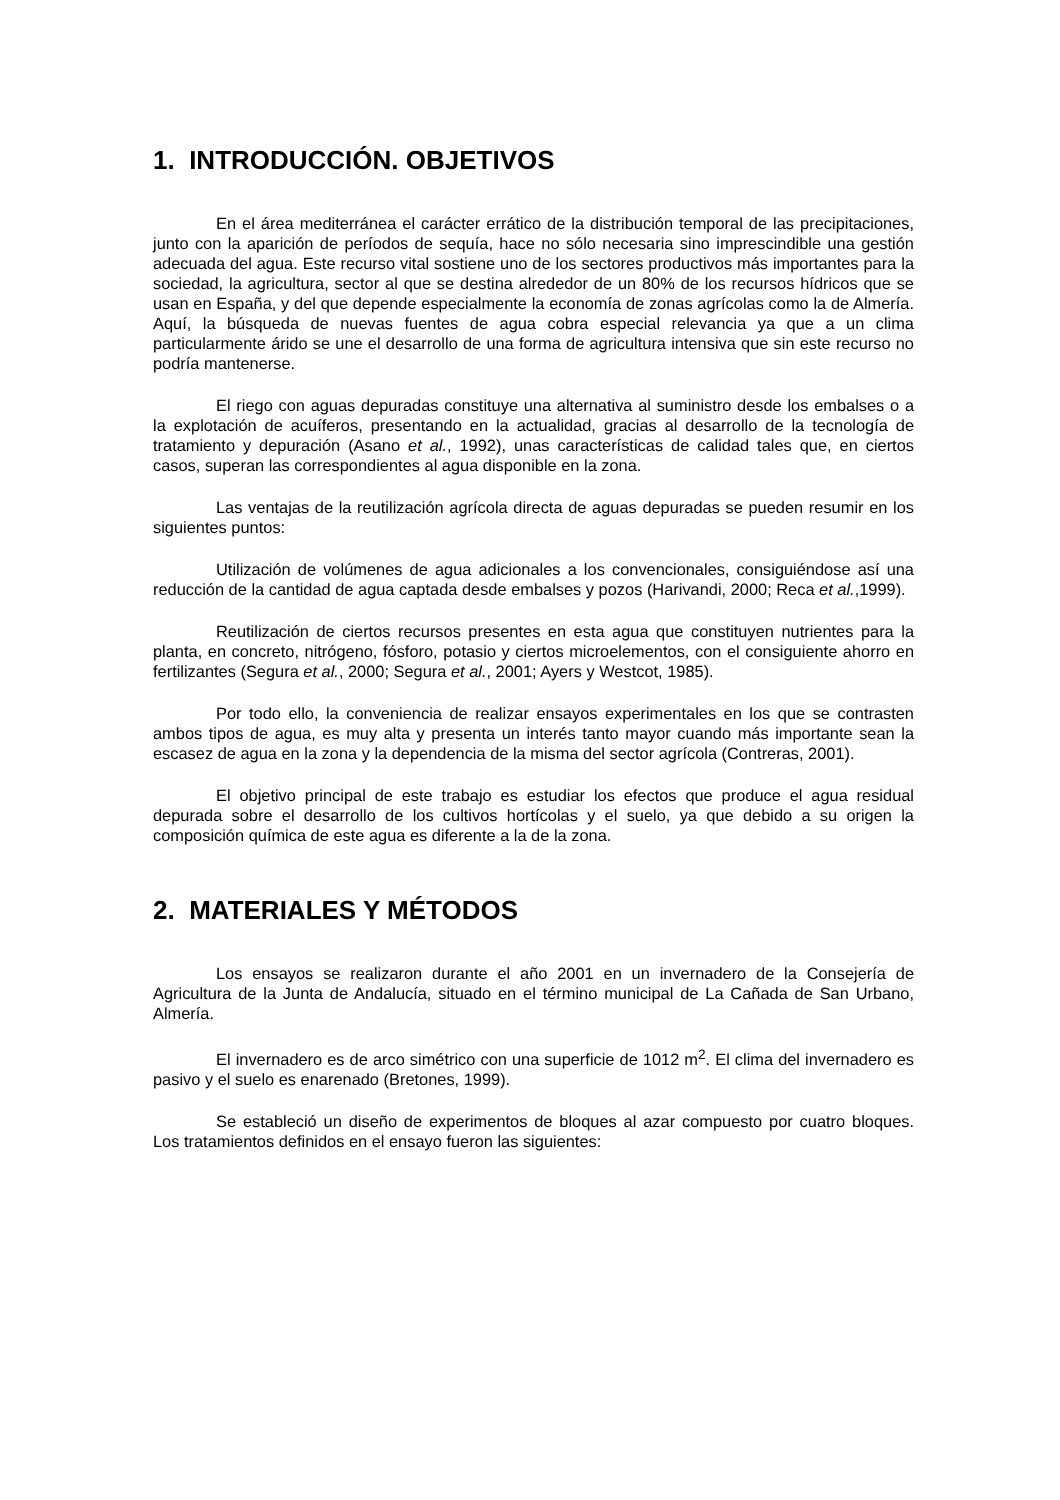1. INTRODUCCIÓN. OBJETIVOS
En el área mediterránea el carácter errático de la distribución temporal de las precipitaciones, junto con la aparición de períodos de sequía, hace no sólo necesaria sino imprescindible una gestión adecuada del agua. Este recurso vital sostiene uno de los sectores productivos más importantes para la sociedad, la agricultura, sector al que se destina alrededor de un 80% de los recursos hídricos que se usan en España, y del que depende especialmente la economía de zonas agrícolas como la de Almería. Aquí, la búsqueda de nuevas fuentes de agua cobra especial relevancia ya que a un clima particularmente árido se une el desarrollo de una forma de agricultura intensiva que sin este recurso no podría mantenerse.
El riego con aguas depuradas constituye una alternativa al suministro desde los embalses o a la explotación de acuíferos, presentando en la actualidad, gracias al desarrollo de la tecnología de tratamiento y depuración (Asano et al., 1992), unas características de calidad tales que, en ciertos casos, superan las correspondientes al agua disponible en la zona.
Las ventajas de la reutilización agrícola directa de aguas depuradas se pueden resumir en los siguientes puntos:
Utilización de volúmenes de agua adicionales a los convencionales, consiguiéndose así una reducción de la cantidad de agua captada desde embalses y pozos (Harivandi, 2000; Reca et al.,1999).
Reutilización de ciertos recursos presentes en esta agua que constituyen nutrientes para la planta, en concreto, nitrógeno, fósforo, potasio y ciertos microelementos, con el consiguiente ahorro en fertilizantes (Segura et al., 2000; Segura et al., 2001; Ayers y Westcot, 1985).
Por todo ello, la conveniencia de realizar ensayos experimentales en los que se contrasten ambos tipos de agua, es muy alta y presenta un interés tanto mayor cuando más importante sean la escasez de agua en la zona y la dependencia de la misma del sector agrícola (Contreras, 2001).
El objetivo principal de este trabajo es estudiar los efectos que produce el agua residual depurada sobre el desarrollo de los cultivos hortícolas y el suelo, ya que debido a su origen la composición química de este agua es diferente a la de la zona.
2. MATERIALES Y MÉTODOS
Los ensayos se realizaron durante el año 2001 en un invernadero de la Consejería de Agricultura de la Junta de Andalucía, situado en el término municipal de La Cañada de San Urbano, Almería.
El invernadero es de arco simétrico con una superficie de 1012 m<sup>2</sup>. El clima del invernadero es pasivo y el suelo es enarenado (Bretones, 1999).
Se estableció un diseño de experimentos de bloques al azar compuesto por cuatro bloques. Los tratamientos definidos en el ensayo fueron las siguientes: